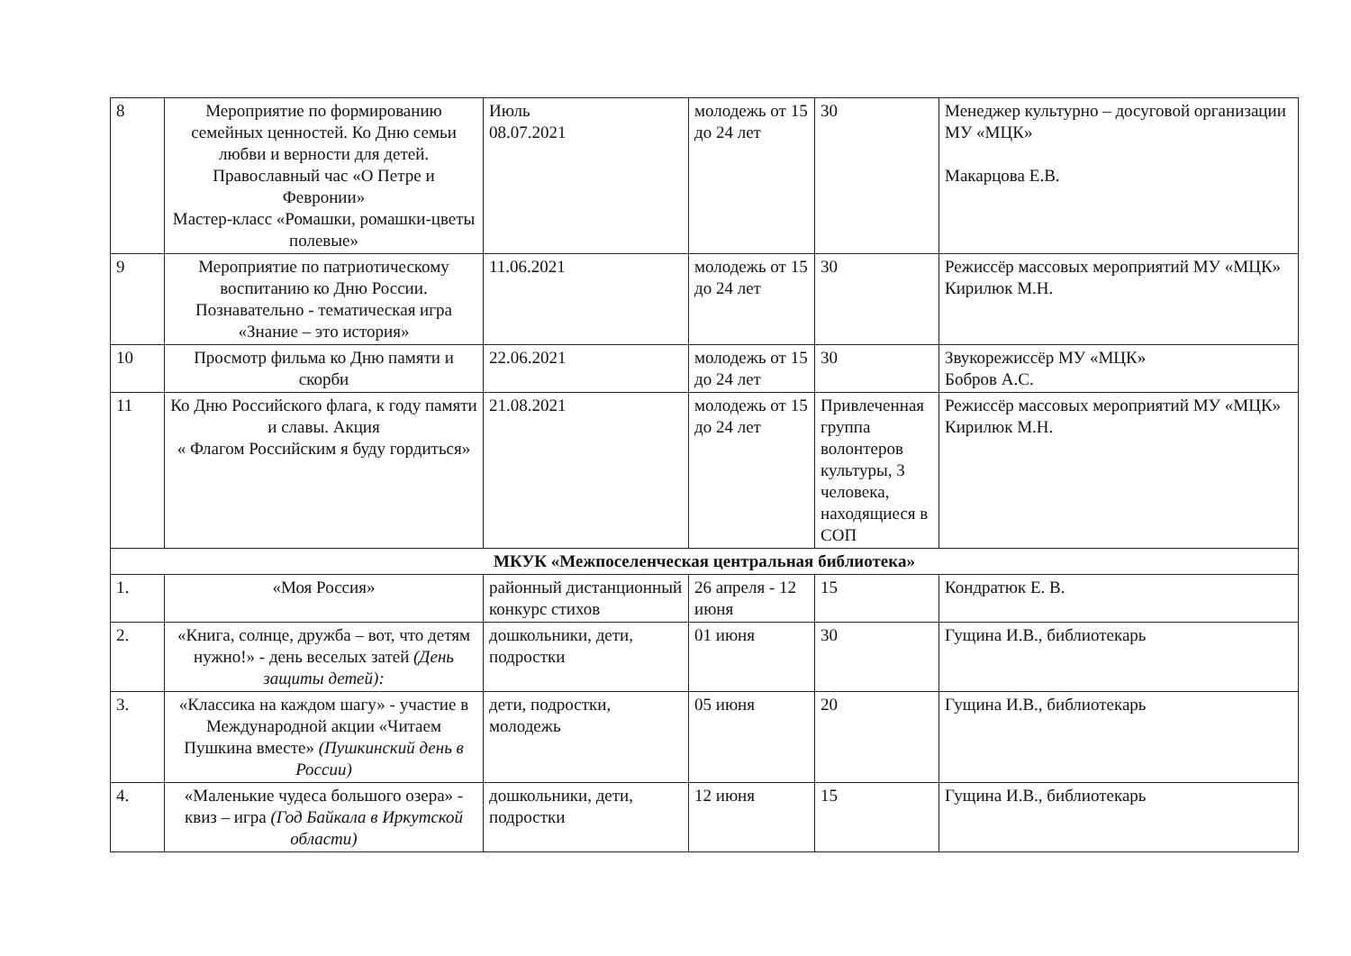| 8 | Мероприятие по формированию семейных ценностей. Ко Дню семьи любви и верности для детей. Православный час «О Петре и Февронии» Мастер-класс «Ромашки, ромашки-цветы полевые» | Июль 08.07.2021 | молодежь от 15 до 24 лет | 30 | Менеджер культурно – досуговой организации МУ «МЦК» Макарцова Е.В. |
| 9 | Мероприятие по патриотическому воспитанию ко Дню России. Познавательно - тематическая игра «Знание – это история» | 11.06.2021 | молодежь от 15 до 24 лет | 30 | Режиссёр массовых мероприятий МУ «МЦК» Кирилюк М.Н. |
| 10 | Просмотр фильма ко Дню памяти и скорби | 22.06.2021 | молодежь от 15 до 24 лет | 30 | Звукорежиссёр МУ «МЦК» Бобров А.С. |
| 11 | Ко Дню Российского флага, к году памяти и славы. Акция « Флагом Российским я буду гордиться» | 21.08.2021 | молодежь от 15 до 24 лет | Привлеченная группа волонтеров культуры, 3 человека, находящиеся в СОП | Режиссёр массовых мероприятий МУ «МЦК» Кирилюк М.Н. |
| МКУК «Межпоселенческая центральная библиотека» | | | | | |
| 1. | «Моя Россия» | районный дистанционный конкурс стихов | 26 апреля - 12 июня | 15 | Кондратюк Е. В. |
| 2. | «Книга, солнце, дружба – вот, что детям нужно!» - день веселых затей (День защиты детей): | дошкольники, дети, подростки | 01 июня | 30 | Гущина И.В., библиотекарь |
| 3. | «Классика на каждом шагу» - участие в Международной акции «Читаем Пушкина вместе» (Пушкинский день в России) | дети, подростки, молодежь | 05 июня | 20 | Гущина И.В., библиотекарь |
| 4. | «Маленькие чудеса большого озера» - квиз – игра (Год Байкала в Иркутской области) | дошкольники, дети, подростки | 12 июня | 15 | Гущина И.В., библиотекарь |